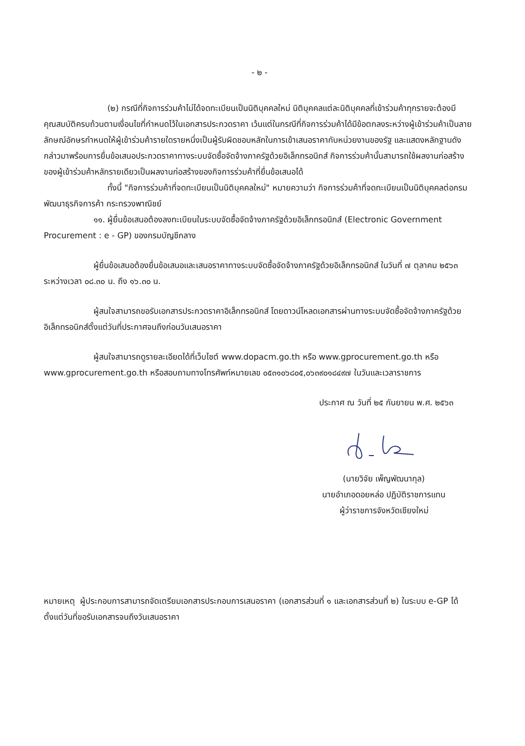- ๒ -
(๒) กรณีที่กิจการร่วมค้าไม่ได้จดทะเบียนเป็นนิติบุคคลใหม่ นิติบุคคลแต่ละนิติบุคคลที่เข้าร่วมค้าทุกรายจะต้องมีคุณสมบัติครบถ้วนตามเงื่อนไขที่กำหนดไว้ในเอกสารประกวดราคา เว้นแต่ในกรณีที่กิจการร่วมค้าได้มีข้อตกลงระหว่างผู้เข้าร่วมค้าเป็นลายลักษณ์อักษรกำหนดให้ผู้เข้าร่วมค้ารายใดรายหนึ่งเป็นผู้รับผิดชอบหลักในการเข้าเสนอราคากับหน่วยงานของรัฐ และแสดงหลักฐานดังกล่าวมาพร้อมการยื่นข้อเสนอประกวดราคาทางระบบจัดซื้อจัดจ้างภาครัฐด้วยอิเล็กทรอนิกส์ กิจการร่วมค้านั้นสามารถใช้ผลงานก่อสร้างของผู้เข้าร่วมค้าหลักรายเดียวเป็นผลงานก่อสร้างของกิจการร่วมค้าที่ยื่นข้อเสนอได้
ทั้งนี้ "กิจการร่วมค้าที่จดทะเบียนเป็นนิติบุคคลใหม่" หมายความว่า กิจการร่วมค้าที่จดทะเบียนเป็นนิติบุคคลต่อกรมพัฒนาธุรกิจการค้า กระทรวงพาณิชย์
๑๑. ผู้ยื่นข้อเสนอต้องลงทะเบียนในระบบจัดซื้อจัดจ้างภาครัฐด้วยอิเล็กทรอนิกส์ (Electronic Government Procurement : e - GP) ของกรมบัญชีกลาง
ผู้ยื่นข้อเสนอต้องยื่นข้อเสนอและเสนอราคาทางระบบจัดซื้อจัดจ้างภาครัฐด้วยอิเล็กทรอนิกส์ ในวันที่ ๗ ตุลาคม ๒๕๖๓ ระหว่างเวลา ๐๘.๓๐ น. ถึง ๑๖.๓๐ น.
ผู้สนใจสามารถขอรับเอกสารประกวดราคาอิเล็กทรอนิกส์ โดยดาวน์โหลดเอกสารผ่านทางระบบจัดซื้อจัดจ้างภาครัฐด้วยอิเล็กทรอนิกส์ตั้งแต่วันที่ประกาศจนถึงก่อนวันเสนอราคา
ผู้สนใจสามารถดูรายละเอียดได้ที่เว็บไซต์ www.dopacm.go.th หรือ www.gprocurement.go.th หรือ www.gprocurement.go.th หรือสอบถามทางโทรศัพท์หมายเลข ๐๕๓๑๐๖๘๐๕,๐๖๓๙๐๑๘๔๙๗ ในวันและเวลาราชการ
ประกาศ ณ วันที่ ๒๕ กันยายน พ.ศ. ๒๕๖๓
(นายวิจัย เพ็ญพัฒนากุล)
นายอำเภอดอยหล่อ ปฏิบัติราชการแทน
ผู้ว่าราชการจังหวัดเชียงใหม่
หมายเหตุ ผู้ประกอบการสามารถจัดเตรียมเอกสารประกอบการเสนอราคา (เอกสารส่วนที่ ๑ และเอกสารส่วนที่ ๒) ในระบบ e-GP ได้ตั้งแต่วันที่ขอรับเอกสารจนถึงวันเสนอราคา